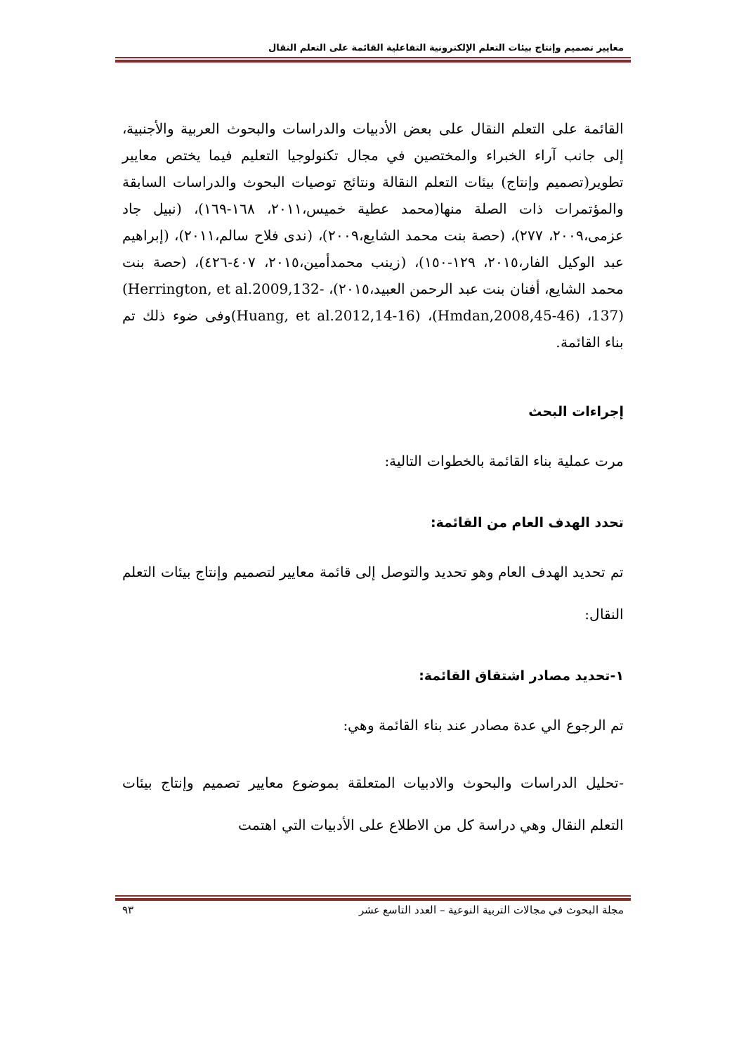معايير تصميم وإنتاج بيئات التعلم الإلكترونية التفاعلية القائمة على التعلم النقال
القائمة على التعلم النقال على بعض الأدبيات والدراسات والبحوث العربية والأجنبية، إلى جانب آراء الخبراء والمختصين في مجال تكنولوجيا التعليم فيما يختص معايير تطوير(تصميم وإنتاج) بيئات التعلم النقالة ونتائج توصيات البحوث والدراسات السابقة والمؤتمرات ذات الصلة منها(محمد عطية خميس،٢٠١١، ١٦٨-١٦٩)، (نبيل جاد عزمى،٢٠٠٩، ٢٧٧)، (حصة بنت محمد الشايع،٢٠٠٩)، (ندى فلاح سالم،٢٠١١)، (إبراهيم عبد الوكيل الفار،٢٠١٥، ١٢٩-١٥٠)، (زينب محمدأمين،٢٠١٥، ٤٠٧-٤٢٦)، (حصة بنت محمد الشايع، أفنان بنت عبد الرحمن العبيد،٢٠١٥)، (Herrington, et al.2009,132-137)، (Hmdan,2008,45-46)، (Huang, et al.2012,14-16) وفى ضوء ذلك تم بناء القائمة.
إجراءات البحث
مرت عملية بناء القائمة بالخطوات التالية:
تحدد الهدف العام من القائمة:
تم تحديد الهدف العام وهو تحديد والتوصل إلى قائمة معايير لتصميم وإنتاج بيئات التعلم النقال:
١-تحديد مصادر اشتقاق القائمة:
تم الرجوع الي عدة مصادر عند بناء القائمة وهي:
-تحليل الدراسات والبحوث والادبيات المتعلقة بموضوع معايير تصميم وإنتاج بيئات التعلم النقال وهي دراسة كل من الاطلاع على الأدبيات التي اهتمت
مجلة البحوث في مجالات التربية النوعية – العدد التاسع عشر ٩٣